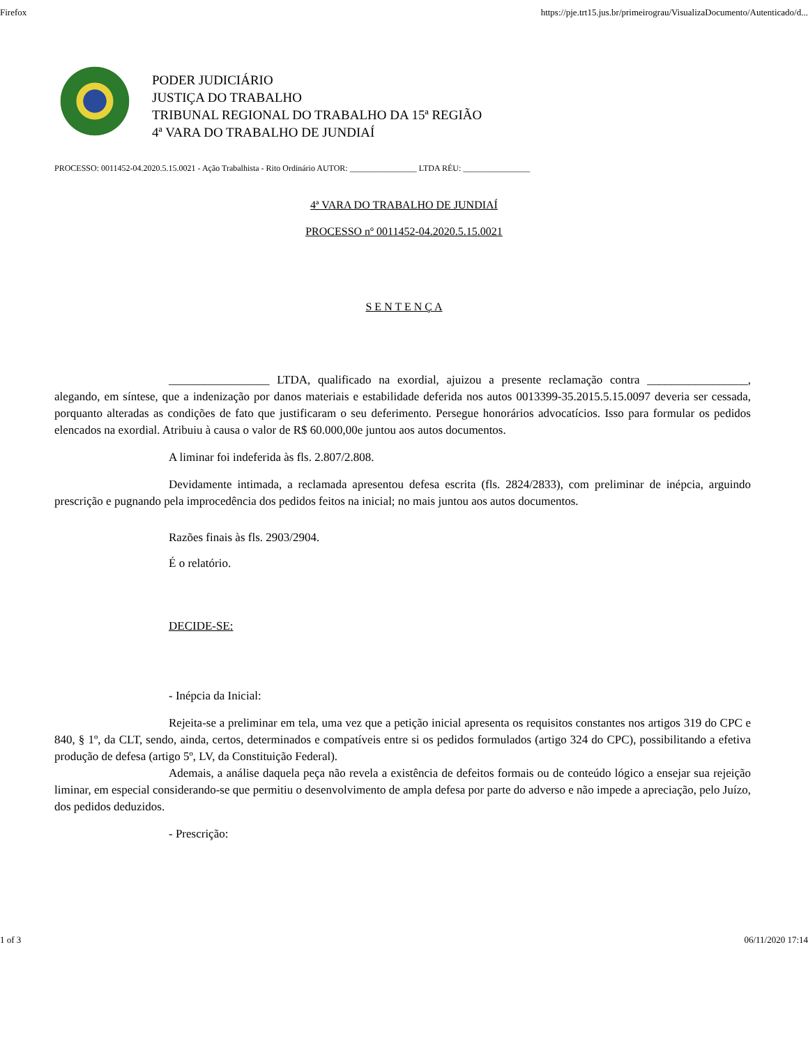Firefox https://pje.trt15.jus.br/primeirograu/VisualizaDocumento/Autenticado/d...
PODER JUDICIÁRIO
JUSTIÇA DO TRABALHO
TRIBUNAL REGIONAL DO TRABALHO DA 15ª REGIÃO
4ª VARA DO TRABALHO DE JUNDIAÍ
PROCESSO: 0011452-04.2020.5.15.0021 - Ação Trabalhista - Rito Ordinário AUTOR: ________________ LTDA RÉU: ________________
4ª VARA DO TRABALHO DE JUNDIAÍ
PROCESSO nº 0011452-04.2020.5.15.0021
S E N T E N Ç A
_________________ LTDA, qualificado na exordial, ajuizou a presente reclamação contra _________________, alegando, em síntese, que a indenização por danos materiais e estabilidade deferida nos autos 0013399-35.2015.5.15.0097 deveria ser cessada, porquanto alteradas as condições de fato que justificaram o seu deferimento. Persegue honorários advocatícios. Isso para formular os pedidos elencados na exordial. Atribuiu à causa o valor de R$ 60.000,00e juntou aos autos documentos.
A liminar foi indeferida às fls. 2.807/2.808.
Devidamente intimada, a reclamada apresentou defesa escrita (fls. 2824/2833), com preliminar de inépcia, arguindo prescrição e pugnando pela improcedência dos pedidos feitos na inicial; no mais juntou aos autos documentos.
Razões finais às fls. 2903/2904.
É o relatório.
DECIDE-SE:
- Inépcia da Inicial:
Rejeita-se a preliminar em tela, uma vez que a petição inicial apresenta os requisitos constantes nos artigos 319 do CPC e 840, § 1º, da CLT, sendo, ainda, certos, determinados e compatíveis entre si os pedidos formulados (artigo 324 do CPC), possibilitando a efetiva produção de defesa (artigo 5º, LV, da Constituição Federal).
Ademais, a análise daquela peça não revela a existência de defeitos formais ou de conteúdo lógico a ensejar sua rejeição liminar, em especial considerando-se que permitiu o desenvolvimento de ampla defesa por parte do adverso e não impede a apreciação, pelo Juízo, dos pedidos deduzidos.
- Prescrição:
1 of 3 06/11/2020 17:14